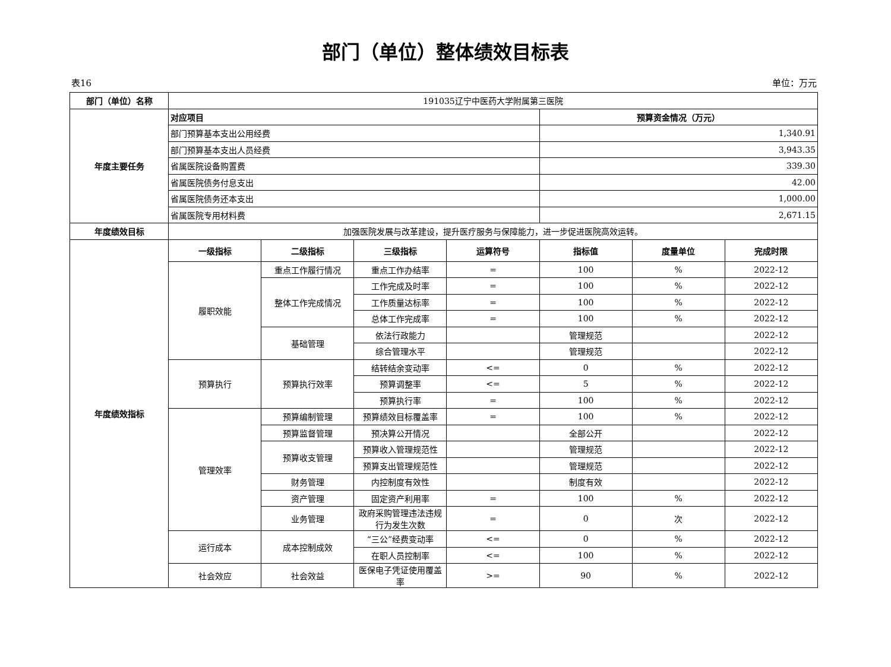部门（单位）整体绩效目标表
表16 单位：万元
| 部门（单位）名称 | 191035辽宁中医药大学附属第三医院 | | | | | | |
| 年度主要任务 | 对应项目 | | | | 预算资金情况（万元） | | |
| | 部门预算基本支出公用经费 | | | | 1,340.91 | | |
| | 部门预算基本支出人员经费 | | | | 3,943.35 | | |
| | 省属医院设备购置费 | | | | 339.30 | | |
| | 省属医院债务付息支出 | | | | 42.00 | | |
| | 省属医院债务还本支出 | | | | 1,000.00 | | |
| | 省属医院专用材料费 | | | | 2,671.15 | | |
| 年度绩效目标 | 加强医院发展与改革建设，提升医疗服务与保障能力，进一步促进医院高效运转。 | | | | | | |
| 年度绩效指标 | 一级指标 | 二级指标 | 三级指标 | 运算符号 | 指标值 | 度量单位 | 完成时限 |
| | 履职效能 | 重点工作履行情况 | 重点工作办结率 | = | 100 | % | 2022-12 |
| | | 整体工作完成情况 | 工作完成及时率 | = | 100 | % | 2022-12 |
| | | | 工作质量达标率 | = | 100 | % | 2022-12 |
| | | | 总体工作完成率 | = | 100 | % | 2022-12 |
| | | 基础管理 | 依法行政能力 | | 管理规范 | | 2022-12 |
| | | | 综合管理水平 | | 管理规范 | | 2022-12 |
| | 预算执行 | 预算执行效率 | 结转结余变动率 | <= | 0 | % | 2022-12 |
| | | | 预算调整率 | <= | 5 | % | 2022-12 |
| | | | 预算执行率 | = | 100 | % | 2022-12 |
| | 管理效率 | 预算编制管理 | 预算绩效目标覆盖率 | = | 100 | % | 2022-12 |
| | | 预算监督管理 | 预决算公开情况 | | 全部公开 | | 2022-12 |
| | | 预算收支管理 | 预算收入管理规范性 | | 管理规范 | | 2022-12 |
| | | | 预算支出管理规范性 | | 管理规范 | | 2022-12 |
| | | 财务管理 | 内控制度有效性 | | 制度有效 | | 2022-12 |
| | | 资产管理 | 固定资产利用率 | = | 100 | % | 2022-12 |
| | | 业务管理 | 政府采购管理违法违规行为发生次数 | = | 0 | 次 | 2022-12 |
| | 运行成本 | 成本控制成效 | “三公”经费变动率 | <= | 0 | % | 2022-12 |
| | | | 在职人员控制率 | <= | 100 | % | 2022-12 |
| | 社会效应 | 社会效益 | 医保电子凭证使用覆盖率 | >= | 90 | % | 2022-12 |